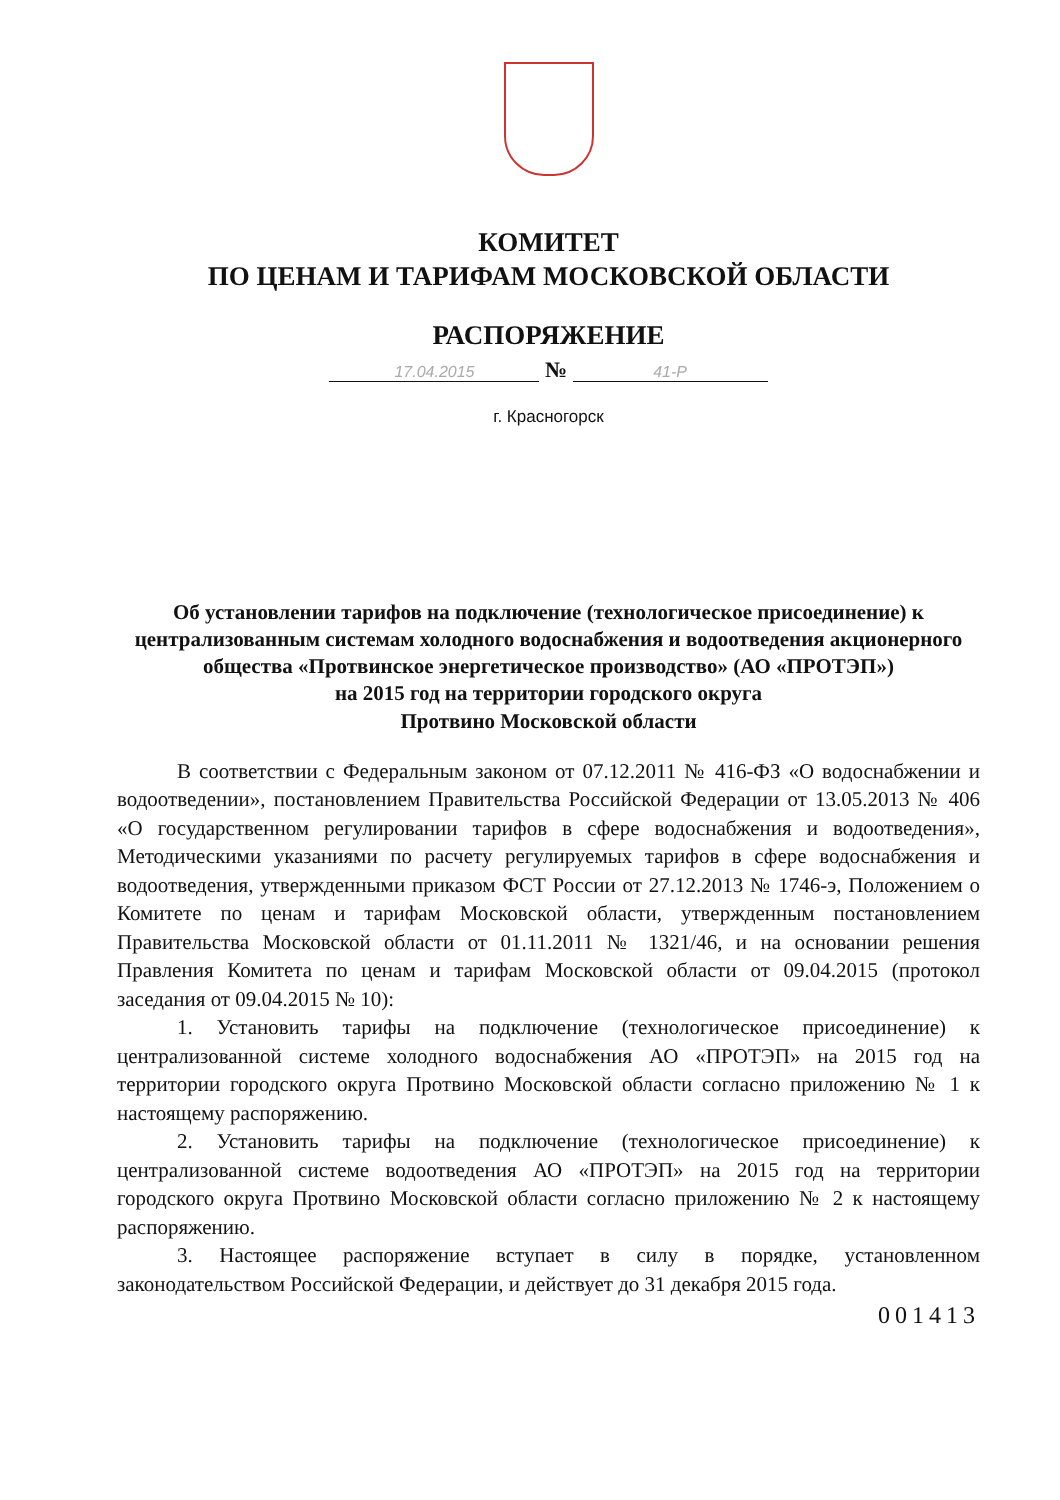КОМИТЕТ
ПО ЦЕНАМ И ТАРИФАМ МОСКОВСКОЙ ОБЛАСТИ
РАСПОРЯЖЕНИЕ
17.04.2015 № 41-Р
г. Красногорск
Об установлении тарифов на подключение (технологическое присоединение) к централизованным системам холодного водоснабжения и водоотведения акционерного общества «Протвинское энергетическое производство» (АО «ПРОТЭП»)
на 2015 год на территории городского округа
Протвино Московской области
В соответствии с Федеральным законом от 07.12.2011 № 416-ФЗ «О водоснабжении и водоотведении», постановлением Правительства Российской Федерации от 13.05.2013 № 406 «О государственном регулировании тарифов в сфере водоснабжения и водоотведения», Методическими указаниями по расчету регулируемых тарифов в сфере водоснабжения и водоотведения, утвержденными приказом ФСТ России от 27.12.2013 № 1746-э, Положением о Комитете по ценам и тарифам Московской области, утвержденным постановлением Правительства Московской области от 01.11.2011 № 1321/46, и на основании решения Правления Комитета по ценам и тарифам Московской области от 09.04.2015 (протокол заседания от 09.04.2015 № 10):
1. Установить тарифы на подключение (технологическое присоединение) к централизованной системе холодного водоснабжения АО «ПРОТЭП» на 2015 год на территории городского округа Протвино Московской области согласно приложению № 1 к настоящему распоряжению.
2. Установить тарифы на подключение (технологическое присоединение) к централизованной системе водоотведения АО «ПРОТЭП» на 2015 год на территории городского округа Протвино Московской области согласно приложению № 2 к настоящему распоряжению.
3. Настоящее распоряжение вступает в силу в порядке, установленном законодательством Российской Федерации, и действует до 31 декабря 2015 года.
001413